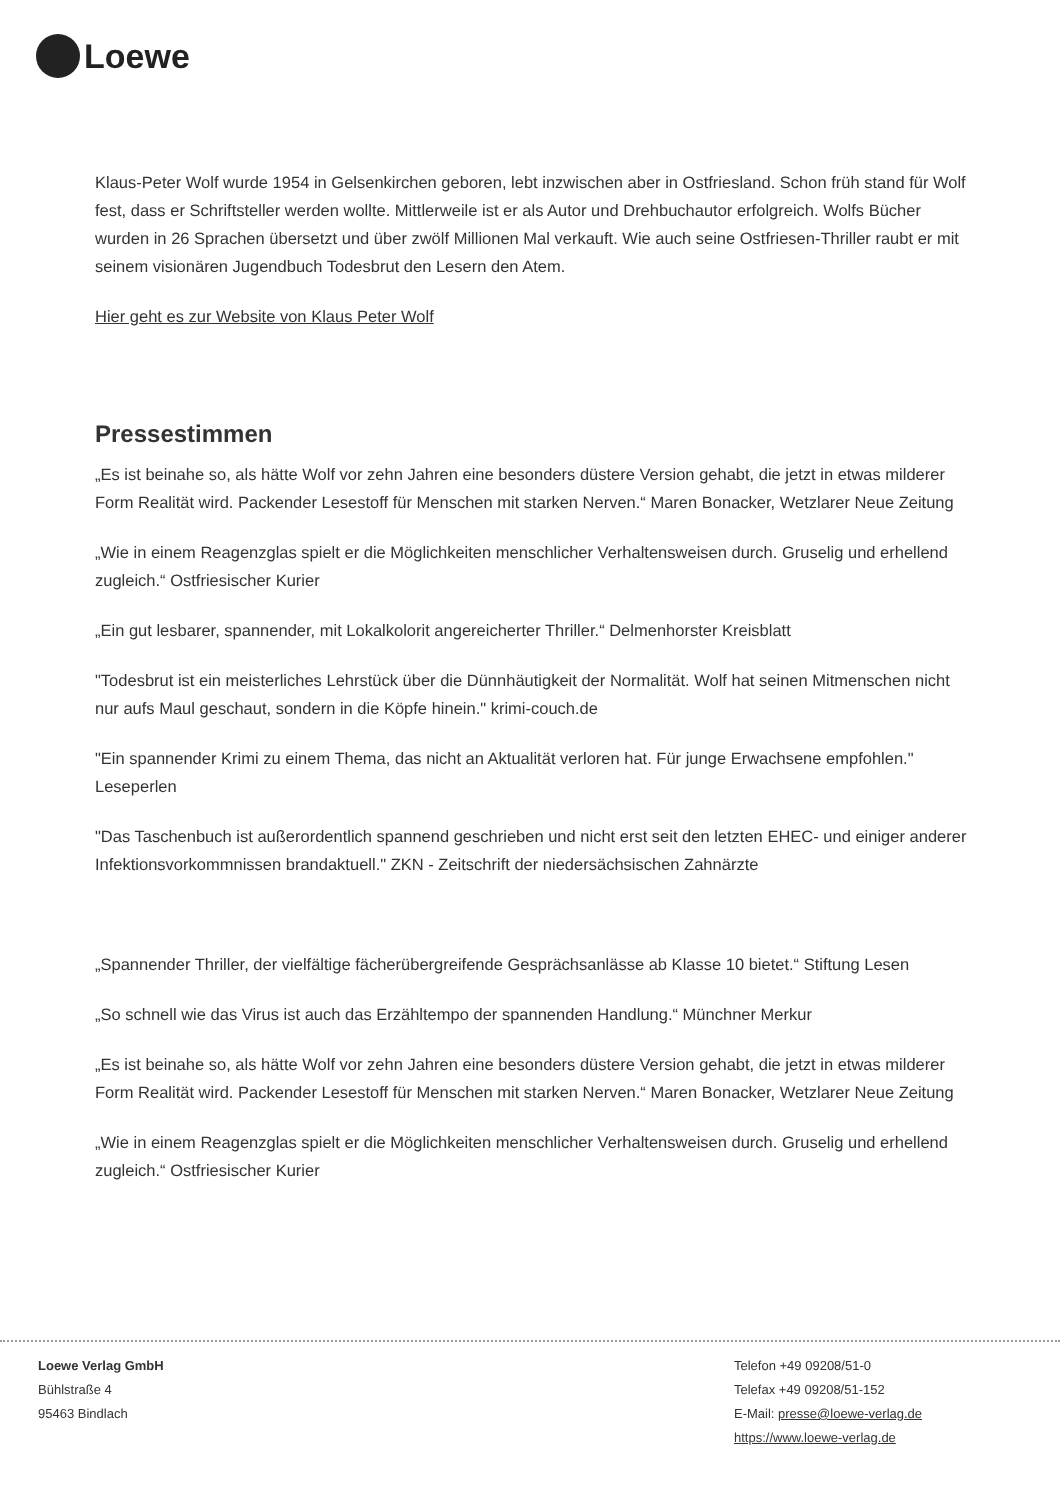Loewe
Klaus-Peter Wolf wurde 1954 in Gelsenkirchen geboren, lebt inzwischen aber in Ostfriesland. Schon früh stand für Wolf fest, dass er Schriftsteller werden wollte. Mittlerweile ist er als Autor und Drehbuchautor erfolgreich. Wolfs Bücher wurden in 26 Sprachen übersetzt und über zwölf Millionen Mal verkauft. Wie auch seine Ostfriesen-Thriller raubt er mit seinem visionären Jugendbuch Todesbrut den Lesern den Atem.
Hier geht es zur Website von Klaus Peter Wolf
Pressestimmen
„Es ist beinahe so, als hätte Wolf vor zehn Jahren eine besonders düstere Version gehabt, die jetzt in etwas milderer Form Realität wird. Packender Lesestoff für Menschen mit starken Nerven.“ Maren Bonacker, Wetzlarer Neue Zeitung
„Wie in einem Reagenzglas spielt er die Möglichkeiten menschlicher Verhaltensweisen durch. Gruselig und erhellend zugleich.“ Ostfriesischer Kurier
„Ein gut lesbarer, spannender, mit Lokalkolorit angereicherter Thriller.“ Delmenhorster Kreisblatt
"Todesbrut ist ein meisterliches Lehrstück über die Dünnhäutigkeit der Normalität. Wolf hat seinen Mitmenschen nicht nur aufs Maul geschaut, sondern in die Köpfe hinein." krimi-couch.de
"Ein spannender Krimi zu einem Thema, das nicht an Aktualität verloren hat. Für junge Erwachsene empfohlen." Leseperlen
"Das Taschenbuch ist außerordentlich spannend geschrieben und nicht erst seit den letzten EHEC- und einiger anderer Infektionsvorkommnissen brandaktuell." ZKN - Zeitschrift der niedersächsischen Zahnärzte
„Spannender Thriller, der vielfältige fächerübergreifende Gesprächsanlässe ab Klasse 10 bietet.“ Stiftung Lesen
„So schnell wie das Virus ist auch das Erzähltempo der spannenden Handlung.“ Münchner Merkur
„Es ist beinahe so, als hätte Wolf vor zehn Jahren eine besonders düstere Version gehabt, die jetzt in etwas milderer Form Realität wird. Packender Lesestoff für Menschen mit starken Nerven.“ Maren Bonacker, Wetzlarer Neue Zeitung
„Wie in einem Reagenzglas spielt er die Möglichkeiten menschlicher Verhaltensweisen durch. Gruselig und erhellend zugleich.“ Ostfriesischer Kurier
Loewe Verlag GmbH
Bühlstraße 4
95463 Bindlach
Telefon +49 09208/51-0
Telefax +49 09208/51-152
E-Mail: presse@loewe-verlag.de
https://www.loewe-verlag.de